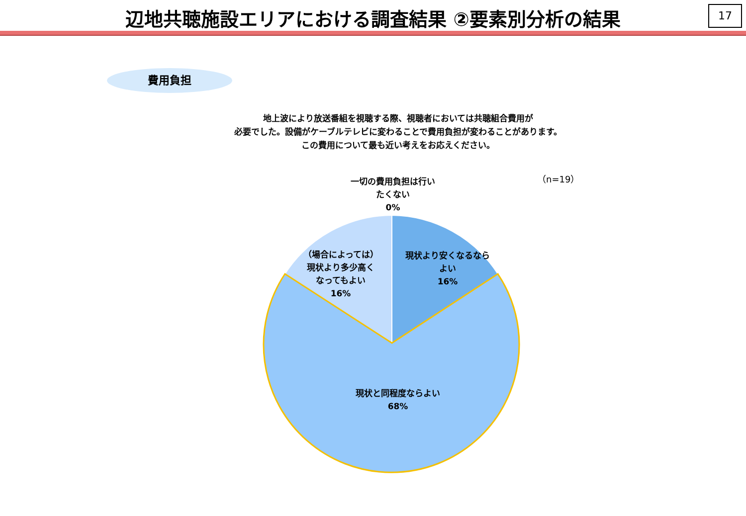辺地共聴施設エリアにおける調査結果 ②要素別分析の結果
17
費用負担
地上波により放送番組を視聴する際、視聴者においては共聴組合費用が
必要でした。設備がケーブルテレビに変わることで費用負担が変わることがあります。
この費用について最も近い考えをお応えください。
一切の費用負担は行い
たくない
0%
（n=19）
現状より安くなるなら
よい
16%
（場合によっては）
現状より多少高く
なってもよい
16%
現状と同程度ならよい
68%